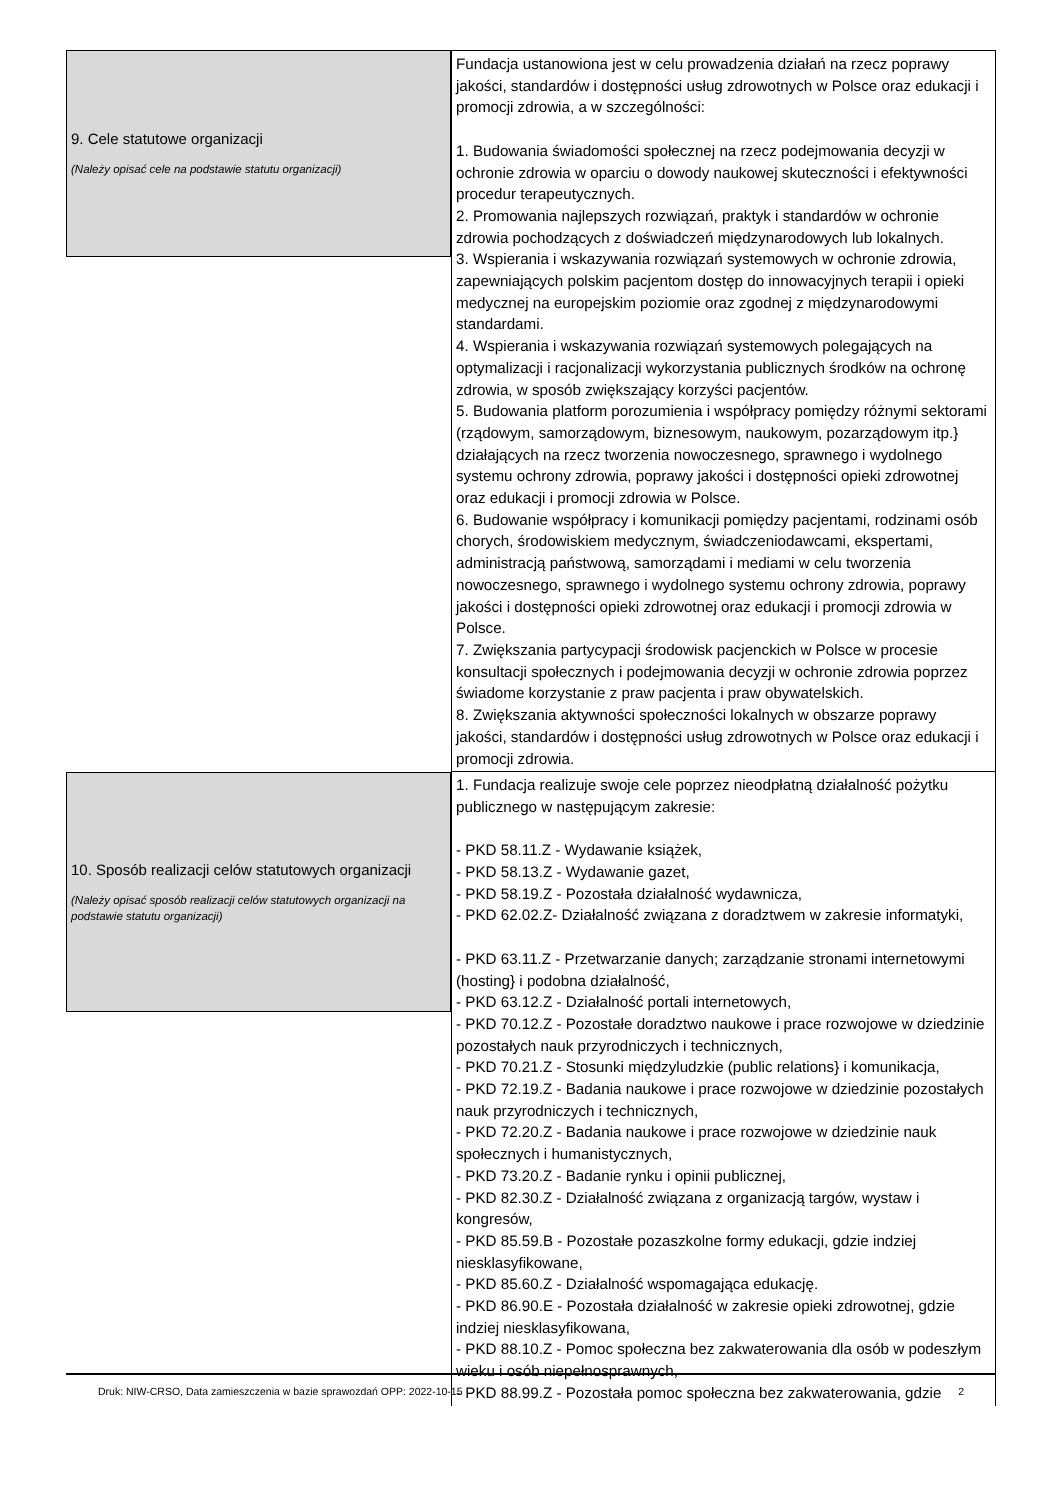9. Cele statutowe organizacji
(Należy opisać cele na podstawie statutu organizacji)
Fundacja ustanowiona jest w celu prowadzenia działań na rzecz poprawy jakości, standardów i dostępności usług zdrowotnych w Polsce oraz edukacji i promocji zdrowia, a w szczególności:
1. Budowania świadomości społecznej na rzecz podejmowania decyzji w ochronie zdrowia w oparciu o dowody naukowej skuteczności i efektywności procedur terapeutycznych.
2. Promowania najlepszych rozwiązań, praktyk i standardów w ochronie zdrowia pochodzących z doświadczeń międzynarodowych lub lokalnych.
3. Wspierania i wskazywania rozwiązań systemowych w ochronie zdrowia, zapewniających polskim pacjentom dostęp do innowacyjnych terapii i opieki medycznej na europejskim poziomie oraz zgodnej z międzynarodowymi standardami.
4. Wspierania i wskazywania rozwiązań systemowych polegających na optymalizacji i racjonalizacji wykorzystania publicznych środków na ochronę zdrowia, w sposób zwiększający korzyści pacjentów.
5. Budowania platform porozumienia i współpracy pomiędzy różnymi sektorami (rządowym, samorządowym, biznesowym, naukowym, pozarządowym itp.} działających na rzecz tworzenia nowoczesnego, sprawnego i wydolnego systemu ochrony zdrowia, poprawy jakości i dostępności opieki zdrowotnej oraz edukacji i promocji zdrowia w Polsce.
6. Budowanie współpracy i komunikacji pomiędzy pacjentami, rodzinami osób chorych, środowiskiem medycznym, świadczeniodawcami, ekspertami, administracją państwową, samorządami i mediami w celu tworzenia nowoczesnego, sprawnego i wydolnego systemu ochrony zdrowia, poprawy jakości i dostępności opieki zdrowotnej oraz edukacji i promocji zdrowia w Polsce.
7. Zwiększania partycypacji środowisk pacjenckich w Polsce w procesie konsultacji społecznych i podejmowania decyzji w ochronie zdrowia poprzez świadome korzystanie z praw pacjenta i praw obywatelskich.
8. Zwiększania aktywności społeczności lokalnych w obszarze poprawy jakości, standardów i dostępności usług zdrowotnych w Polsce oraz edukacji i promocji zdrowia.
10. Sposób realizacji celów statutowych organizacji
(Należy opisać sposób realizacji celów statutowych organizacji na podstawie statutu organizacji)
1. Fundacja realizuje swoje cele poprzez nieodpłatną działalność pożytku publicznego w następującym zakresie:
- PKD 58.11.Z - Wydawanie książek,
- PKD 58.13.Z - Wydawanie gazet,
- PKD 58.19.Z - Pozostała działalność wydawnicza,
- PKD 62.02.Z- Działalność związana z doradztwem w zakresie informatyki,
- PKD 63.11.Z - Przetwarzanie danych; zarządzanie stronami internetowymi (hosting} i podobna działalność,
- PKD 63.12.Z - Działalność portali internetowych,
- PKD 70.12.Z - Pozostałe doradztwo naukowe i prace rozwojowe w dziedzinie pozostałych nauk przyrodniczych i technicznych,
- PKD 70.21.Z - Stosunki międzyludzkie (public relations} i komunikacja,
- PKD 72.19.Z - Badania naukowe i prace rozwojowe w dziedzinie pozostałych nauk przyrodniczych i technicznych,
- PKD 72.20.Z - Badania naukowe i prace rozwojowe w dziedzinie nauk społecznych i humanistycznych,
- PKD 73.20.Z - Badanie rynku i opinii publicznej,
- PKD 82.30.Z - Działalność związana z organizacją targów, wystaw i kongresów,
- PKD 85.59.B - Pozostałe pozaszkolne formy edukacji, gdzie indziej niesklasyfikowane,
- PKD 85.60.Z - Działalność wspomagająca edukację.
- PKD 86.90.E - Pozostała działalność w zakresie opieki zdrowotnej, gdzie indziej niesklasyfikowana,
- PKD 88.10.Z - Pomoc społeczna bez zakwaterowania dla osób w podeszłym wieku i osób niepełnosprawnych,
- PKD 88.99.Z - Pozostała pomoc społeczna bez zakwaterowania, gdzie
Druk: NIW-CRSO, Data zamieszczenia w bazie sprawozdań OPP: 2022-10-15 2